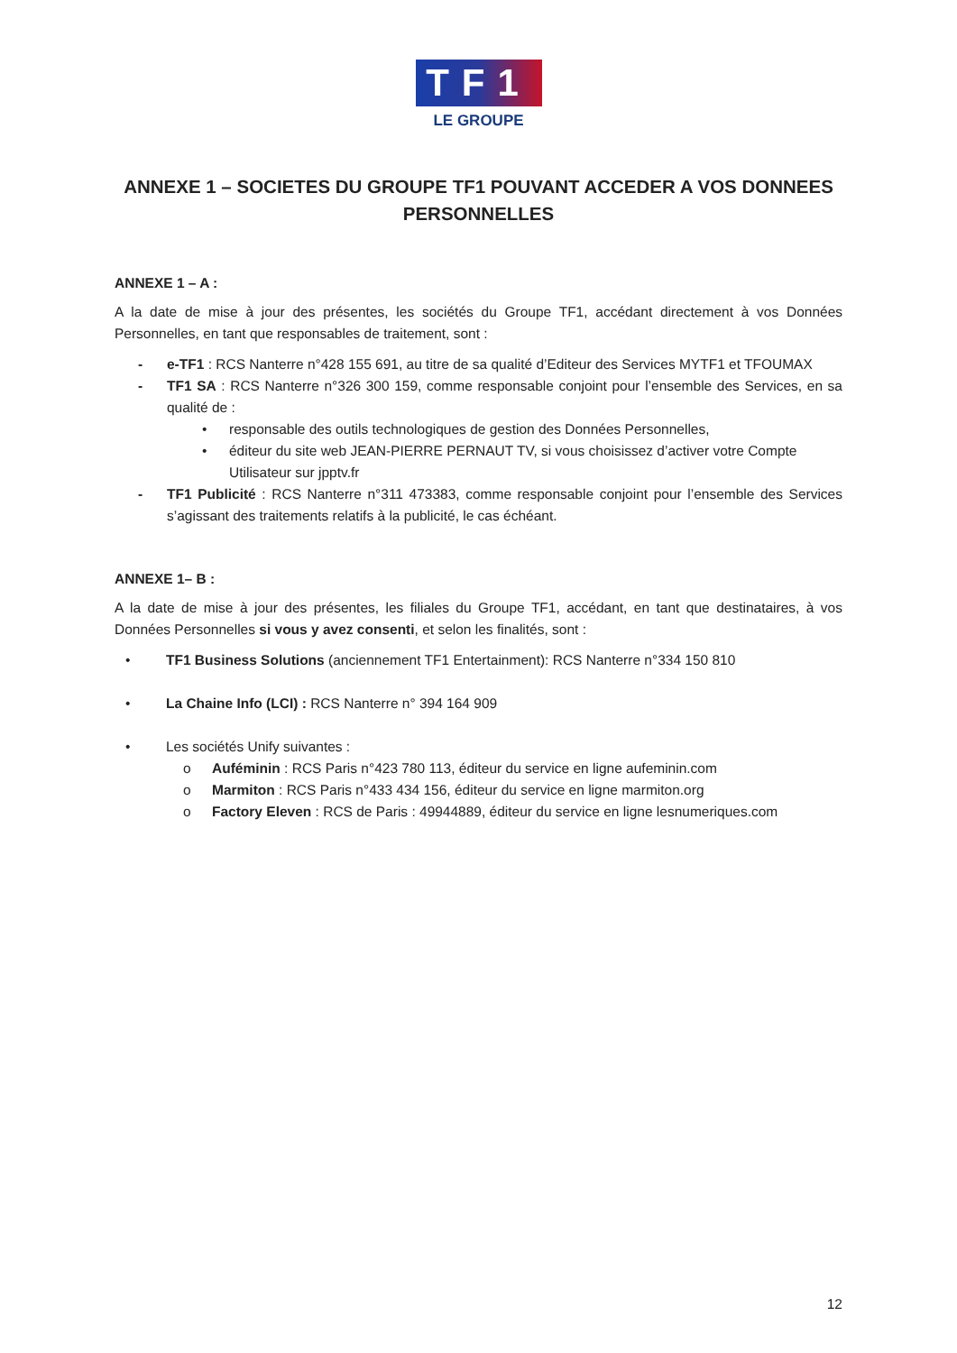TF1
LE GROUPE
ANNEXE 1 – SOCIETES DU GROUPE TF1 POUVANT ACCEDER A VOS DONNEES PERSONNELLES
ANNEXE 1 – A :
A la date de mise à jour des présentes, les sociétés du Groupe TF1, accédant directement à vos Données Personnelles, en tant que responsables de traitement, sont :
- e-TF1 : RCS Nanterre n°428 155 691, au titre de sa qualité d’Editeur des Services MYTF1 et TFOUMAX
- TF1 SA : RCS Nanterre n°326 300 159, comme responsable conjoint pour l’ensemble des Services, en sa qualité de :
• responsable des outils technologiques de gestion des Données Personnelles,
• éditeur du site web JEAN-PIERRE PERNAUT TV, si vous choisissez d’activer votre Compte Utilisateur sur jpptv.fr
- TF1 Publicité : RCS Nanterre n°311 473383, comme responsable conjoint pour l’ensemble des Services s’agissant des traitements relatifs à la publicité, le cas échéant.
ANNEXE 1– B :
A la date de mise à jour des présentes, les filiales du Groupe TF1, accédant, en tant que destinataires, à vos Données Personnelles si vous y avez consenti, et selon les finalités, sont :
• TF1 Business Solutions (anciennement TF1 Entertainment): RCS Nanterre n°334 150 810
• La Chaine Info (LCI) : RCS Nanterre n° 394 164 909
• Les sociétés Unify suivantes :
o Auféminin : RCS Paris n°423 780 113, éditeur du service en ligne aufeminin.com
o Marmiton : RCS Paris n°433 434 156, éditeur du service en ligne marmiton.org
o Factory Eleven : RCS de Paris : 49944889, éditeur du service en ligne lesnumeriques.com
12